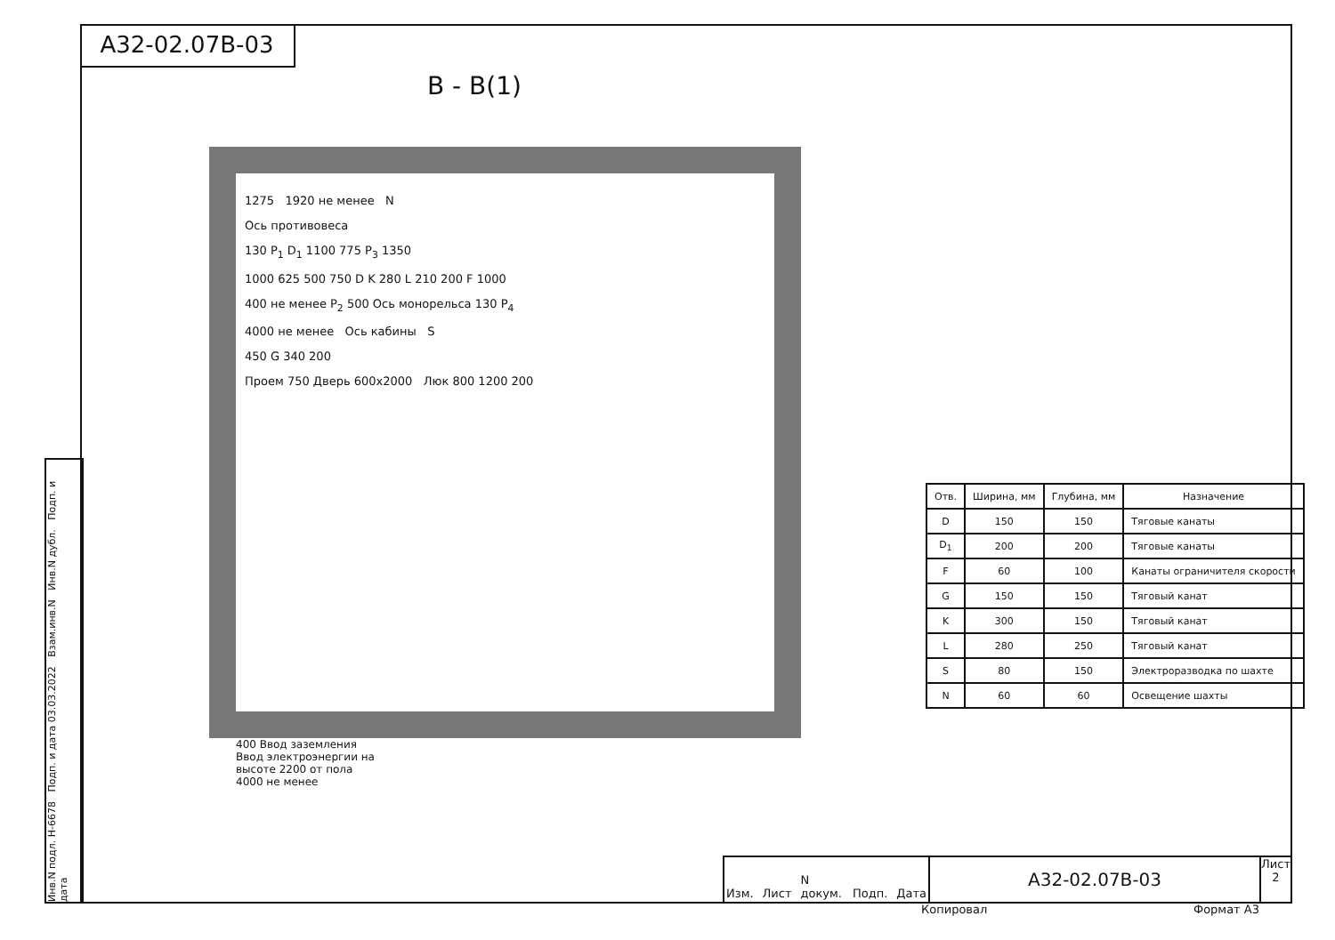А32-02.07В-03
В - В(1)
1275 1920 не менее N
Ось противовеса
130 P<sub>1</sub> D<sub>1</sub> 1100 775 P<sub>3</sub> 1350
1000 625 500 750 D K 280 L 210 200 F 1000
400 не менее P<sub>2</sub> 500 Ось монорельса 130 P<sub>4</sub>
4000 не менее Ось кабины S
450 G 340 200
Проем 750 Дверь 600х2000 Люк 800 1200 200
400 Ввод заземления
Ввод электроэнергии на
высоте 2200 от пола
4000 не менее
| Отв. | Ширина, мм | Глубина, мм | Назначение |
| --- | --- | --- | --- |
| D | 150 | 150 | Тяговые канаты |
| D<sub>1</sub> | 200 | 200 | Тяговые канаты |
| F | 60 | 100 | Канаты ограничителя скорости |
| G | 150 | 150 | Тяговый канат |
| K | 300 | 150 | Тяговый канат |
| L | 280 | 250 | Тяговый канат |
| S | 80 | 150 | Электроразводка по шахте |
| N | 60 | 60 | Освещение шахты |
Инв.N подл. Н-6678 Подп. и дата 03.03.2022 Взам.инв.N Инв.N дубл. Подп. и дата
Изм. Лист N докум. Подп. Дата
А32-02.07В-03
Лист
2
Копировал Формат А3